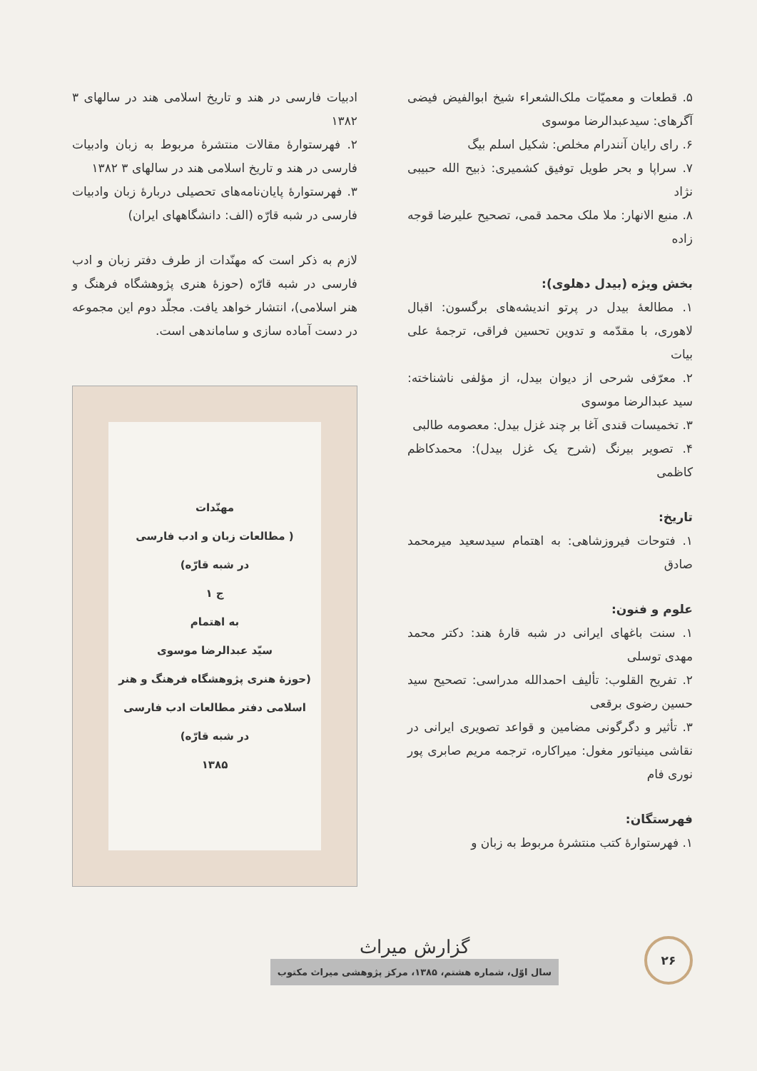۵. قطعات و معمیّات ملک‌الشعراء شیخ ابوالفیض فیضی آگرهای: سیدعبدالرضا موسوی
۶. رای رایان آنندرام مخلص: شکیل اسلم بیگ
۷. سراپا و بحر طویل توفیق کشمیری: ذبیح الله حبیبی نژاد
۸. منبع الانهار: ملا ملک محمد قمی، تصحیح علیرضا قوجه زاده
بخش ویژه (بیدل دهلوی):
۱. مطالعهٔ بیدل در پرتو اندیشه‌های برگسون: اقبال لاهوری، با مقدّمه و تدوین تحسین فراقی، ترجمهٔ علی بیات
۲. معرّفی شرحی از دیوان بیدل، از مؤلفی ناشناخته: سید عبدالرضا موسوی
۳. تخمیسات قندی آغا بر چند غزل بیدل: معصومه طالبی
۴. تصویر بیرنگ (شرح یک غزل بیدل): محمدکاظم کاظمی
تاریخ:
۱. فتوحات فیروزشاهی: به اهتمام سیدسعید میرمحمد صادق
علوم و فنون:
۱. سنت باغهای ایرانی در شبه قارهٔ هند: دکتر محمد مهدی توسلی
۲. تفریح القلوب: تألیف احمدالله مدراسی: تصحیح سید حسین رضوی برقعی
۳. تأثیر و دگرگونی مضامین و قواعد تصویری ایرانی در نقاشی مینیاتور مغول: میراکاره، ترجمه مریم صابری پور نوری فام
فهرستگان:
۱. فهرستوارهٔ کتب منتشرهٔ مربوط به زبان و
ادبیات فارسی در هند و تاریخ اسلامی هند در سالهای ۳ ۱۳۸۲
۲. فهرستوارهٔ مقالات منتشرهٔ مربوط به زبان وادبیات فارسی در هند و تاریخ اسلامی هند در سالهای ۳ ۱۳۸۲
۳. فهرستوارهٔ پایان‌نامه‌های تحصیلی دربارهٔ زبان وادبیات فارسی در شبه قارّه (الف: دانشگاههای ایران)
لازم به ذکر است که مهنّدات از طرف دفتر زبان و ادب فارسی در شبه قارّه (حوزهٔ هنری پژوهشگاه فرهنگ و هنر اسلامی)، انتشار خواهد یافت. مجلّد دوم این مجموعه در دست آماده سازی و ساماندهی است.
مهنّدات
( مطالعات زبان و ادب فارسی
در شبه قارّه)
ج ۱
به اهتمام
سیّد عبدالرضا موسوی
(حوزهٔ هنری پژوهشگاه فرهنگ و هنر
اسلامی دفتر مطالعات ادب فارسی
در شبه قارّه)
۱۳۸۵
۲۶
گزارش میراث
سال اوّل، شماره هشتم، ۱۳۸۵، مرکز پژوهشی میراث مکتوب